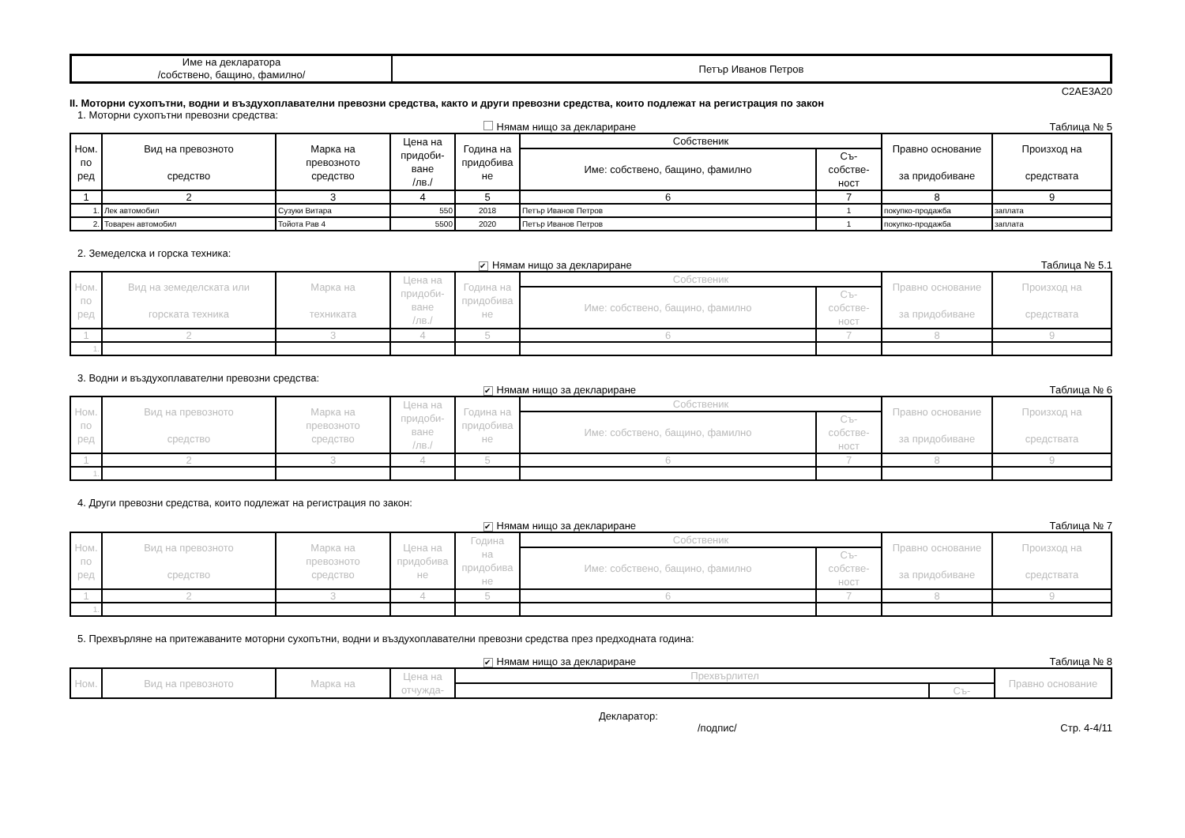| Име на декларатора /собствено, бащино, фамилно/ | Петър Иванов Петров |
C2AE3A20
II. Моторни сухопътни, водни и въздухоплавателни превозни средства, както и други превозни средства, които подлежат на регистрация по закон
1. Моторни сухопътни превозни средства:
Нямам нищо за деклариране Таблица № 5
| Ном. по ред | Вид на превозното средство | Марка на превозното средство | Цена на придоби- ване /лв./ | Година на придобива не | Собственик | | Правно основание за придобиване | Произход на средствата |
| --- | --- | --- | --- | --- | --- | --- | --- | --- |
| | | | | | Име: собствено, бащино, фамилно | Съ- собстве- ност | | |
| 1 | 2 | 3 | 4 | 5 | 6 | 7 | 8 | 9 |
| 1. | Лек автомобил | Сузуки Витара | 550 | 2018 | Петър Иванов Петров | 1 | покупко-продажба | заплата |
| 2. | Товарен автомобил | Тойота Рав 4 | 5500 | 2020 | Петър Иванов Петров | 1 | покупко-продажба | заплата |
2. Земеделска и горска техника:
✔ Нямам нищо за деклариране Таблица № 5.1
| Ном. по ред | Вид на земеделската или горската техника | Марка на техниката | Цена на придоби- ване /лв./ | Година на придобива не | Собственик | | Правно основание за придобиване | Произход на средствата |
| --- | --- | --- | --- | --- | --- | --- | --- | --- |
| | | | | | Име: собствено, бащино, фамилно | Съ- собстве- ност | | |
| 1 | 2 | 3 | 4 | 5 | 6 | 7 | 8 | 9 |
| 1. | | | | | | | | |
3. Водни и въздухоплавателни превозни средства:
✔ Нямам нищо за деклариране Таблица № 6
| Ном. по ред | Вид на превозното средство | Марка на превозното средство | Цена на придоби- ване /лв./ | Година на придобива не | Собственик | | Правно основание за придобиване | Произход на средствата |
| --- | --- | --- | --- | --- | --- | --- | --- | --- |
| | | | | | Име: собствено, бащино, фамилно | Съ- собстве- ност | | |
| 1 | 2 | 3 | 4 | 5 | 6 | 7 | 8 | 9 |
| 1. | | | | | | | | |
4. Други превозни средства, които подлежат на регистрация по закон:
✔ Нямам нищо за деклариране Таблица № 7
| Ном. по ред | Вид на превозното средство | Марка на превозното средство | Цена на придобива не | Година на придобива не | Собственик | | Правно основание за придобиване | Произход на средствата |
| --- | --- | --- | --- | --- | --- | --- | --- | --- |
| | | | | | Име: собствено, бащино, фамилно | Съ- собстве- ност | | |
| 1 | 2 | 3 | 4 | 5 | 6 | 7 | 8 | 9 |
| 1. | | | | | | | | |
5. Прехвърляне на притежаваните моторни сухопътни, водни и въздухоплавателни превозни средства през предходната година:
✔ Нямам нищо за деклариране Таблица № 8
| Ном. | Вид на превозното | Марка на | Цена на отчужда- | Прехвърлител | | Правно основание |
| --- | --- | --- | --- | --- | --- | --- |
| | | | | | Съ- | |
Декларатор:
/подпис/ Стр. 4-4/11